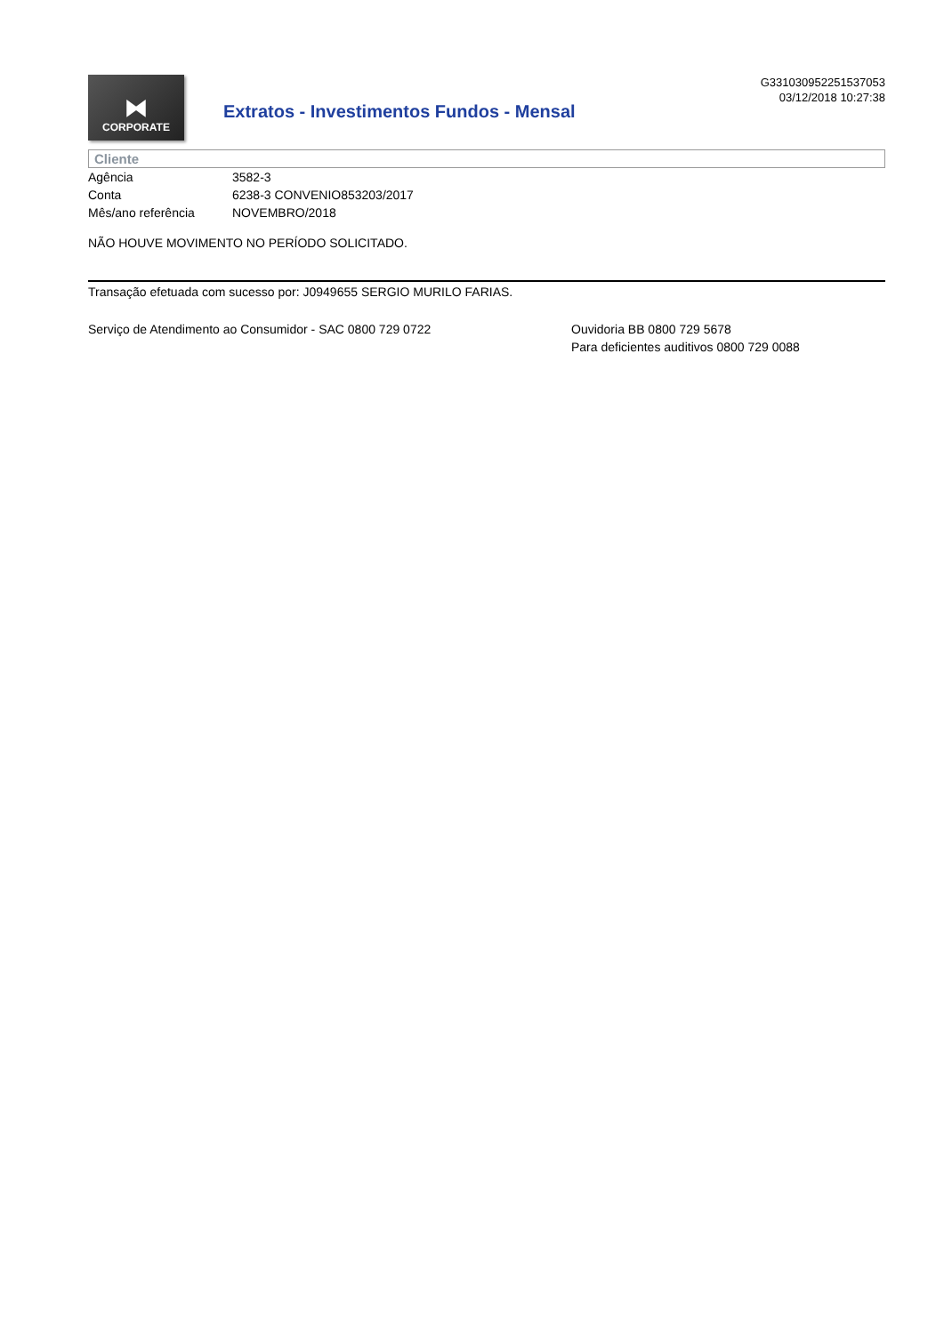⧓
CORPORATE
Extratos - Investimentos Fundos - Mensal
G331030952251537053
03/12/2018 10:27:38
Cliente
| Agência | 3582-3 |
| Conta | 6238-3 CONVENIO853203/2017 |
| Mês/ano referência | NOVEMBRO/2018 |
NÃO HOUVE MOVIMENTO NO PERÍODO SOLICITADO.
Transação efetuada com sucesso por: J0949655 SERGIO MURILO FARIAS.
Serviço de Atendimento ao Consumidor - SAC 0800 729 0722 Ouvidoria BB 0800 729 5678
Para deficientes auditivos 0800 729 0088